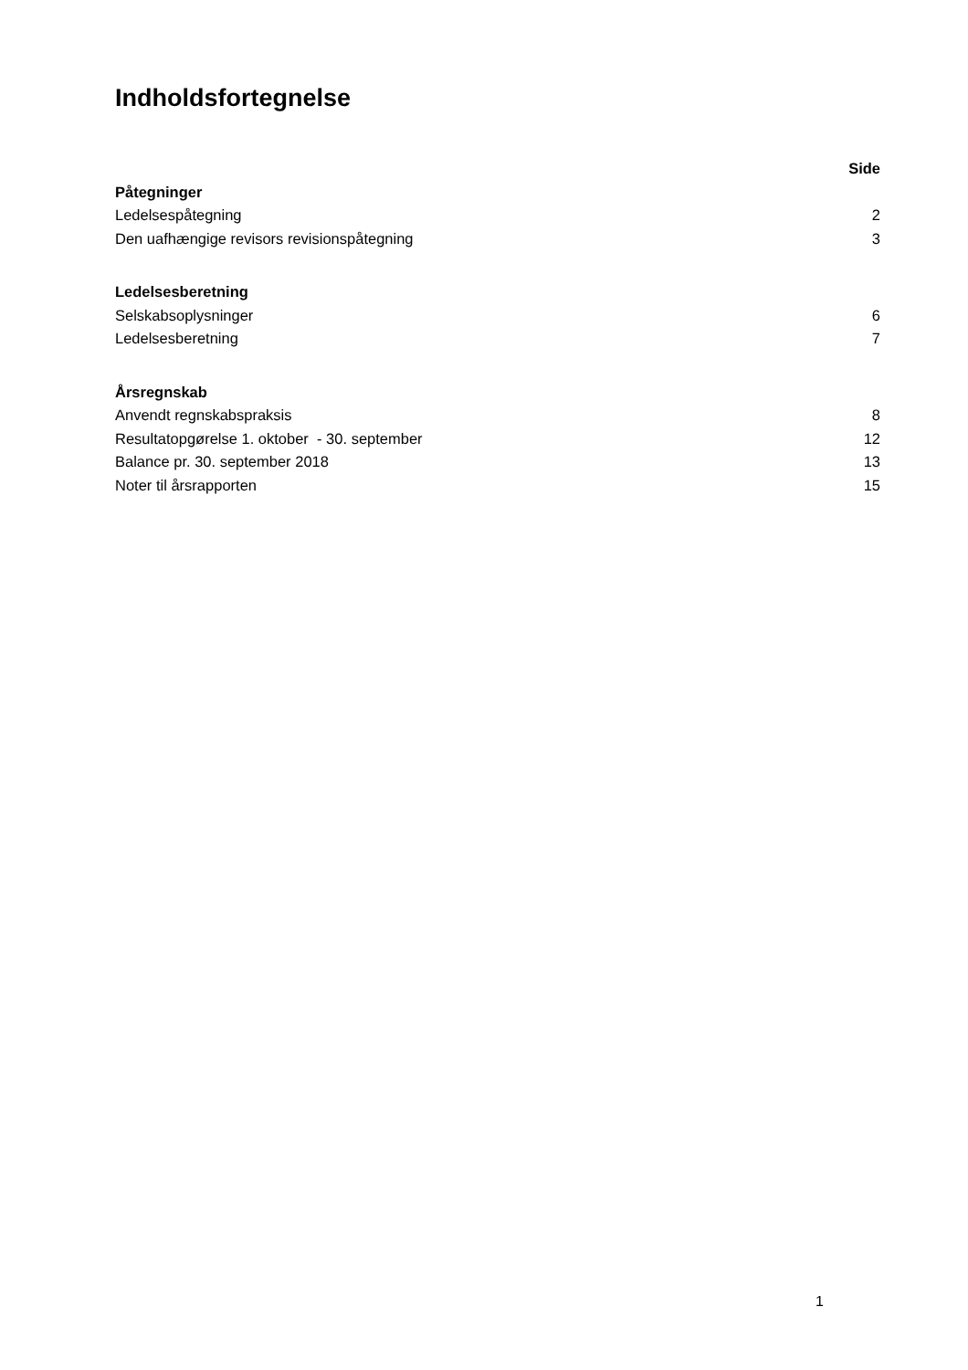Indholdsfortegnelse
| | Side |
| Påtegninger | |
| Ledelsespåtegning | 2 |
| Den uafhængige revisors revisionspåtegning | 3 |
| Ledelsesberetning | |
| Selskabsoplysninger | 6 |
| Ledelsesberetning | 7 |
| Årsregnskab | |
| Anvendt regnskabspraksis | 8 |
| Resultatopgørelse 1. oktober - 30. september | 12 |
| Balance pr. 30. september 2018 | 13 |
| Noter til årsrapporten | 15 |
1